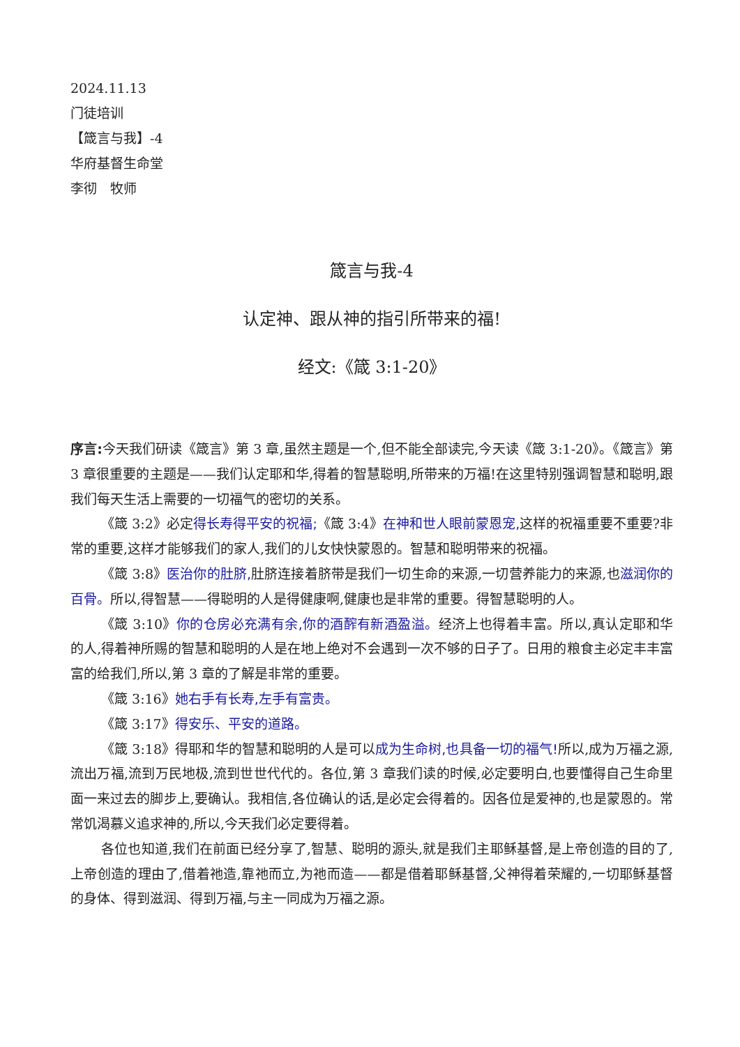2024.11.13
门徒培训
【箴言与我】-4
华府基督生命堂
李彻　牧师
箴言与我-4
认定神、跟从神的指引所带来的福!
经文:《箴 3:1-20》
序言: 今天我们研读《箴言》第 3 章,虽然主题是一个,但不能全部读完,今天读《箴 3:1-20》。《箴言》第 3 章很重要的主题是——我们认定耶和华,得着的智慧聪明,所带来的万福!在这里特别强调智慧和聪明,跟我们每天生活上需要的一切福气的密切的关系。
《箴 3:2》必定得长寿得平安的祝福;《箴 3:4》在神和世人眼前蒙恩宠, 这样的祝福重要不重要?非常的重要,这样才能够我们的家人,我们的儿女快快蒙恩的。智慧和聪明带来的祝福。
《箴 3:8》医治你的肚脐, 肚脐连接着脐带是我们一切生命的来源,一切营养能力的来源,也滋润你的百骨。所以,得智慧——得聪明的人是得健康啊,健康也是非常的重要。得智慧聪明的人。
《箴 3:10》你的仓房必充满有余,你的酒醡有新酒盈溢。经济上也得着丰富。所以,真认定耶和华的人,得着神所赐的智慧和聪明的人是在地上绝对不会遇到一次不够的日子了。日用的粮食主必定丰丰富富的给我们,所以,第 3 章的了解是非常的重要。
《箴 3:16》她右手有长寿,左手有富贵。
《箴 3:17》得安乐、平安的道路。
《箴 3:18》得耶和华的智慧和聪明的人是可以成为生命树,也具备一切的福气!所以,成为万福之源,流出万福,流到万民地极,流到世世代代的。各位,第 3 章我们读的时候,必定要明白,也要懂得自己生命里面一来过去的脚步上,要确认。我相信,各位确认的话,是必定会得着的。因各位是爱神的,也是蒙恩的。常常饥渴慕义追求神的,所以,今天我们必定要得着。
各位也知道,我们在前面已经分享了,智慧、聪明的源头,就是我们主耶稣基督,是上帝创造的目的了,上帝创造的理由了,借着祂造,靠祂而立,为祂而造——都是借着耶稣基督,父神得着荣耀的,一切耶稣基督的身体、得到滋润、得到万福,与主一同成为万福之源。